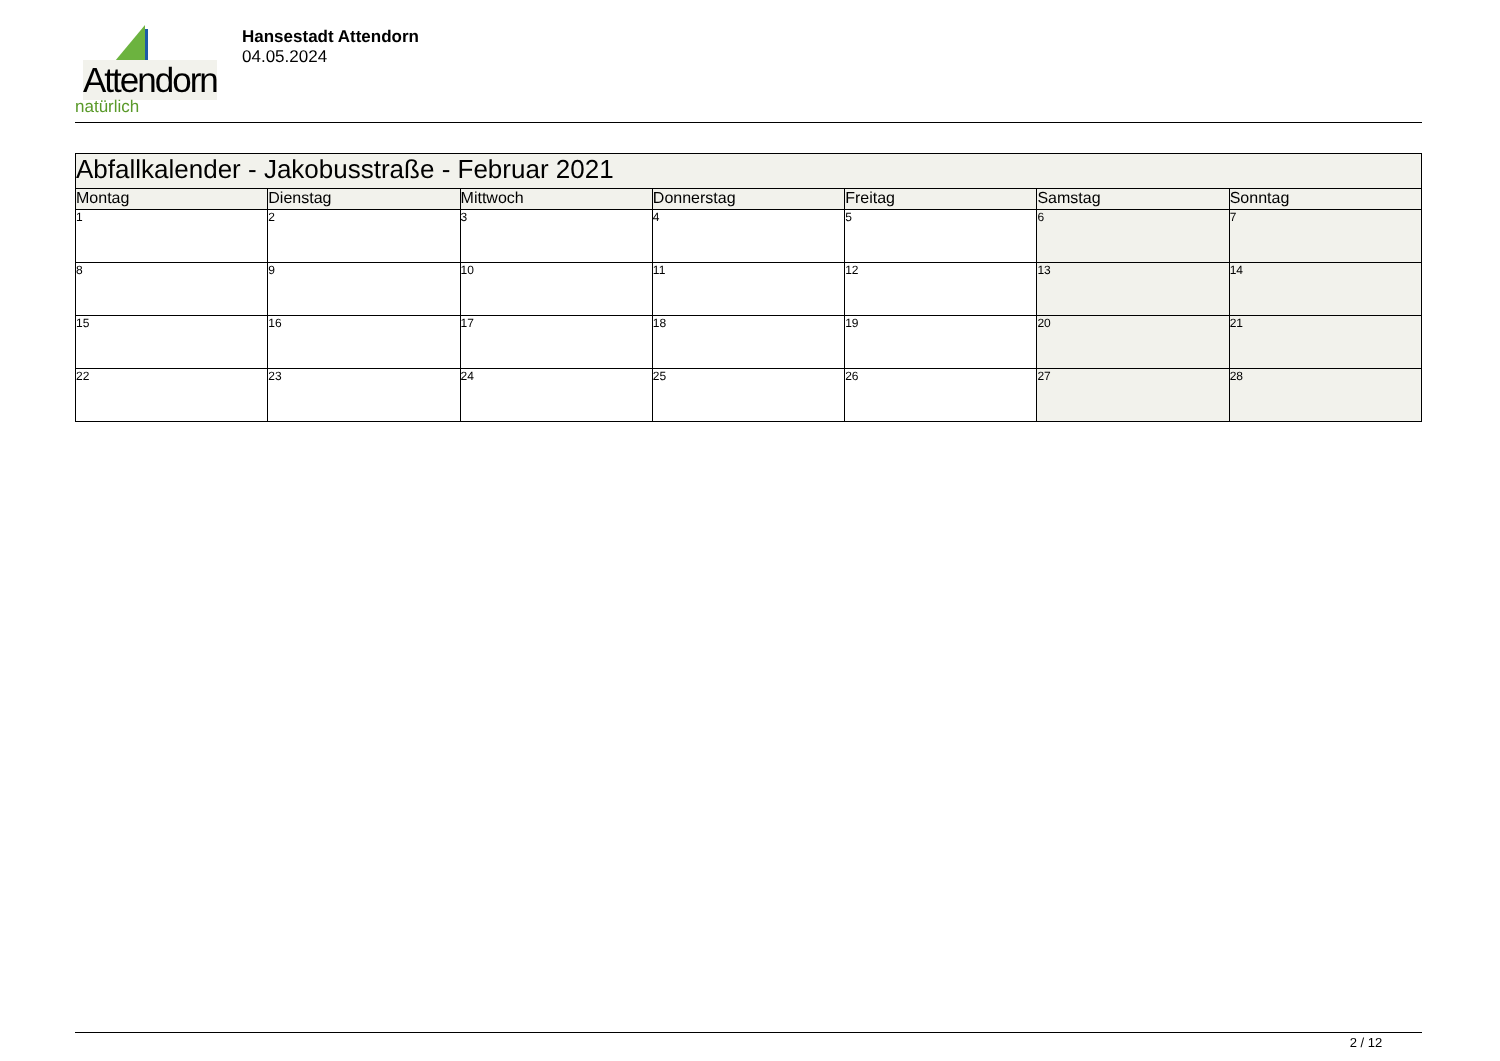Attendorn
natürlich
Hansestadt Attendorn
04.05.2024
| Abfallkalender - Jakobusstraße - Februar 2021 | | | | | | |
| Montag | Dienstag | Mittwoch | Donnerstag | Freitag | Samstag | Sonntag |
| 1 | 2 | 3 | 4 | 5 | 6 | 7 |
| 8 | 9 | 10 | 11 | 12 | 13 | 14 |
| 15 | 16 | 17 | 18 | 19 | 20 | 21 |
| 22 | 23 | 24 | 25 | 26 | 27 | 28 |
2 / 12